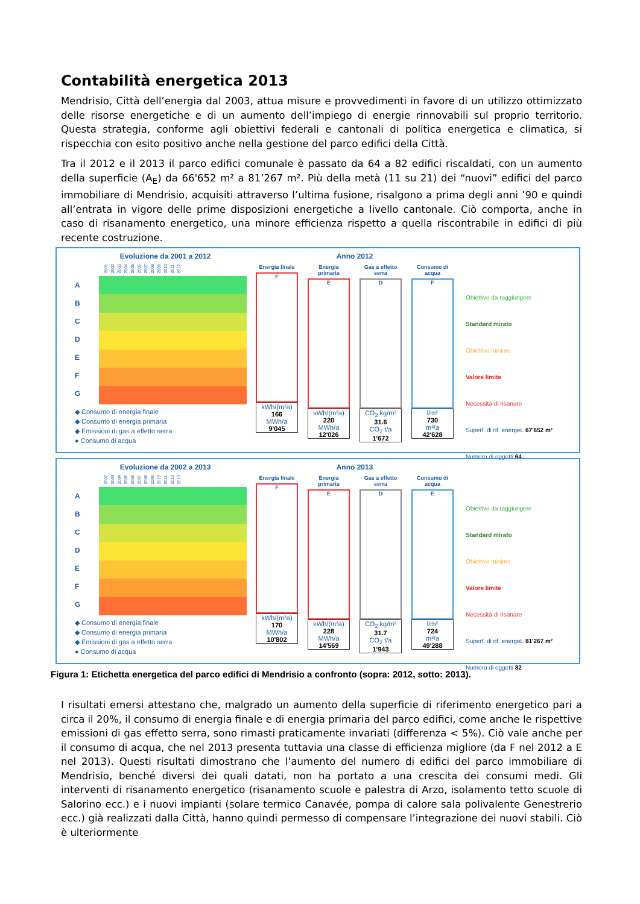Contabilità energetica 2013
Mendrisio, Città dell’energia dal 2003, attua misure e provvedimenti in favore di un utilizzo ottimizzato delle risorse energetiche e di un aumento dell’impiego di energie rinnovabili sul proprio territorio. Questa strategia, conforme agli obiettivi federali e cantonali di politica energetica e climatica, si rispecchia con esito positivo anche nella gestione del parco edifici della Città.
Tra il 2012 e il 2013 il parco edifici comunale è passato da 64 a 82 edifici riscaldati, con un aumento della superficie (A<sub>E</sub>) da 66'652 m² a 81’267 m². Più della metà (11 su 21) dei “nuovi” edifici del parco immobiliare di Mendrisio, acquisiti attraverso l’ultima fusione, risalgono a prima degli anni ’90 e quindi all’entrata in vigore delle prime disposizioni energetiche a livello cantonale. Ciò comporta, anche in caso di risanamento energetico, una minore efficienza rispetto a quella riscontrabile in edifici di più recente costruzione.
Evoluzione da 2001 a 2012
2001 2002 2003 2004 2005 2006 2007 2008 2009 2010 2011 2012
A
B
C
D
E
F
G
◆ Consumo di energia finale
◆ Consumo di energia primaria
◆ Emissioni di gas a effetto serra
● Consumo di acqua
Anno 2012
Energia finale
F
kWh/(m²a)
166
MWh/a
9'045
Energia primaria
E
kWh/(m²a)
220
MWh/a
12'026
Gas a effetto serra
D
CO<sub>2</sub> kg/m²
31.6
CO<sub>2</sub> t/a
1'672
Consumo di acqua
F
l/m²
730
m³/a
42'628
Obiettivo da raggiungere
Standard mirato
Obiettivo minimo
Valore limite
Necessità di risanare
Superf. di rif. energet. 67'652 m²
Numero di oggetti 64
Evoluzione da 2002 a 2013
2002 2003 2004 2005 2006 2007 2008 2009 2010 2011 2012 2013
A
B
C
D
E
F
G
◆ Consumo di energia finale
◆ Consumo di energia primaria
◆ Emissioni di gas a effetto serra
● Consumo di acqua
Anno 2013
Energia finale
F
kWh/(m²a)
170
MWh/a
10'802
Energia primaria
E
kWh/(m²a)
228
MWh/a
14'569
Gas a effetto serra
D
CO<sub>2</sub> kg/m²
31.7
CO<sub>2</sub> t/a
1'943
Consumo di acqua
E
l/m²
724
m³/a
49'288
Obiettivo da raggiungere
Standard mirato
Obiettivo minimo
Valore limite
Necessità di risanare
Superf. di rif. energet. 81'267 m²
Numero di oggetti 82
Figura 1: Etichetta energetica del parco edifici di Mendrisio a confronto (sopra: 2012, sotto: 2013).
I risultati emersi attestano che, malgrado un aumento della superficie di riferimento energetico pari a circa il 20%, il consumo di energia finale e di energia primaria del parco edifici, come anche le rispettive emissioni di gas effetto serra, sono rimasti praticamente invariati (differenza < 5%). Ciò vale anche per il consumo di acqua, che nel 2013 presenta tuttavia una classe di efficienza migliore (da F nel 2012 a E nel 2013). Questi risultati dimostrano che l’aumento del numero di edifici del parco immobiliare di Mendrisio, benché diversi dei quali datati, non ha portato a una crescita dei consumi medi. Gli interventi di risanamento energetico (risanamento scuole e palestra di Arzo, isolamento tetto scuole di Salorino ecc.) e i nuovi impianti (solare termico Canavée, pompa di calore sala polivalente Genestrerio ecc.) già realizzati dalla Città, hanno quindi permesso di compensare l’integrazione dei nuovi stabili. Ciò è ulteriormente